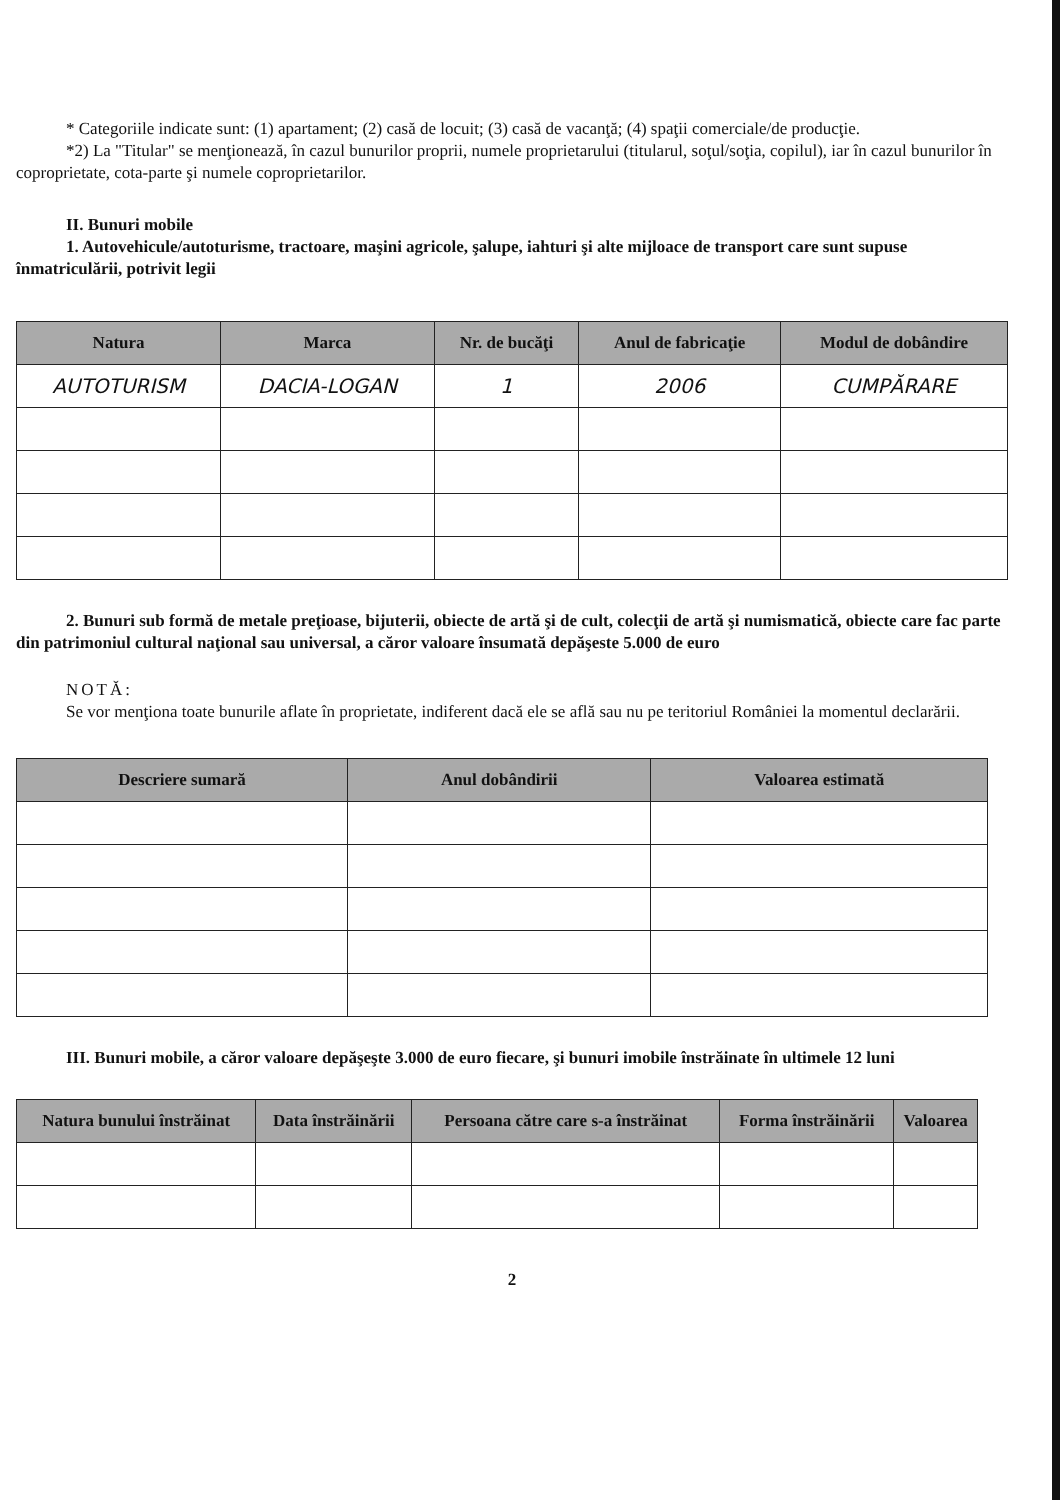* Categoriile indicate sunt: (1) apartament; (2) casă de locuit; (3) casă de vacanţă; (4) spaţii comerciale/de producţie.
*2) La "Titular" se menţionează, în cazul bunurilor proprii, numele proprietarului (titularul, soţul/soţia, copilul), iar în cazul bunurilor în coproprietate, cota-parte şi numele coproprietarilor.
II. Bunuri mobile
1. Autovehicule/autoturisme, tractoare, maşini agricole, şalupe, iahturi şi alte mijloace de transport care sunt supuse înmatriculării, potrivit legii
| Natura | Marca | Nr. de bucăţi | Anul de fabricaţie | Modul de dobândire |
| --- | --- | --- | --- | --- |
| AUTOTURISM | DACIA-LOGAN | 1 | 2006 | CUMPĂRARE |
2. Bunuri sub formă de metale preţioase, bijuterii, obiecte de artă şi de cult, colecţii de artă şi numismatică, obiecte care fac parte din patrimoniul cultural naţional sau universal, a căror valoare însumată depăşeste 5.000 de euro
NOTĂ:
Se vor menţiona toate bunurile aflate în proprietate, indiferent dacă ele se află sau nu pe teritoriul României la momentul declarării.
| Descriere sumară | Anul dobândirii | Valoarea estimată |
| --- | --- | --- |
III. Bunuri mobile, a căror valoare depăşeşte 3.000 de euro fiecare, şi bunuri imobile înstrăinate în ultimele 12 luni
| Natura bunului înstrăinat | Data înstrăinării | Persoana către care s-a înstrăinat | Forma înstrăinării | Valoarea |
| --- | --- | --- | --- | --- |
2